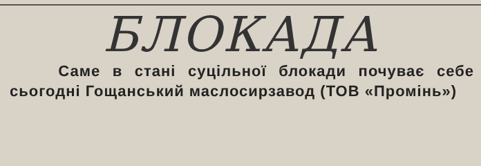БЛОКАДА
Саме в стані суцільної блокади почуває себе сьогодні Гощанський маслосирзавод (ТОВ «Промінь»)